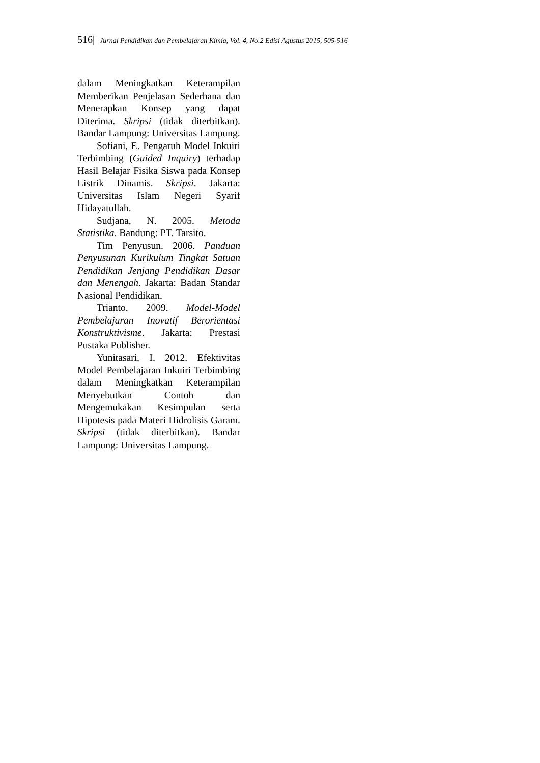516| Jurnal Pendidikan dan Pembelajaran Kimia, Vol. 4, No.2 Edisi Agustus 2015, 505-516
dalam Meningkatkan Keterampilan Memberikan Penjelasan Sederhana dan Menerapkan Konsep yang dapat Diterima. Skripsi (tidak diterbitkan). Bandar Lampung: Universitas Lampung.
Sofiani, E. Pengaruh Model Inkuiri Terbimbing (Guided Inquiry) terhadap Hasil Belajar Fisika Siswa pada Konsep Listrik Dinamis. Skripsi. Jakarta: Universitas Islam Negeri Syarif Hidayatullah.
Sudjana, N. 2005. Metoda Statistika. Bandung: PT. Tarsito.
Tim Penyusun. 2006. Panduan Penyusunan Kurikulum Tingkat Satuan Pendidikan Jenjang Pendidikan Dasar dan Menengah. Jakarta: Badan Standar Nasional Pendidikan.
Trianto. 2009. Model-Model Pembelajaran Inovatif Berorientasi Konstruktivisme. Jakarta: Prestasi Pustaka Publisher.
Yunitasari, I. 2012. Efektivitas Model Pembelajaran Inkuiri Terbimbing dalam Meningkatkan Keterampilan Menyebutkan Contoh dan Mengemukakan Kesimpulan serta Hipotesis pada Materi Hidrolisis Garam. Skripsi (tidak diterbitkan). Bandar Lampung: Universitas Lampung.